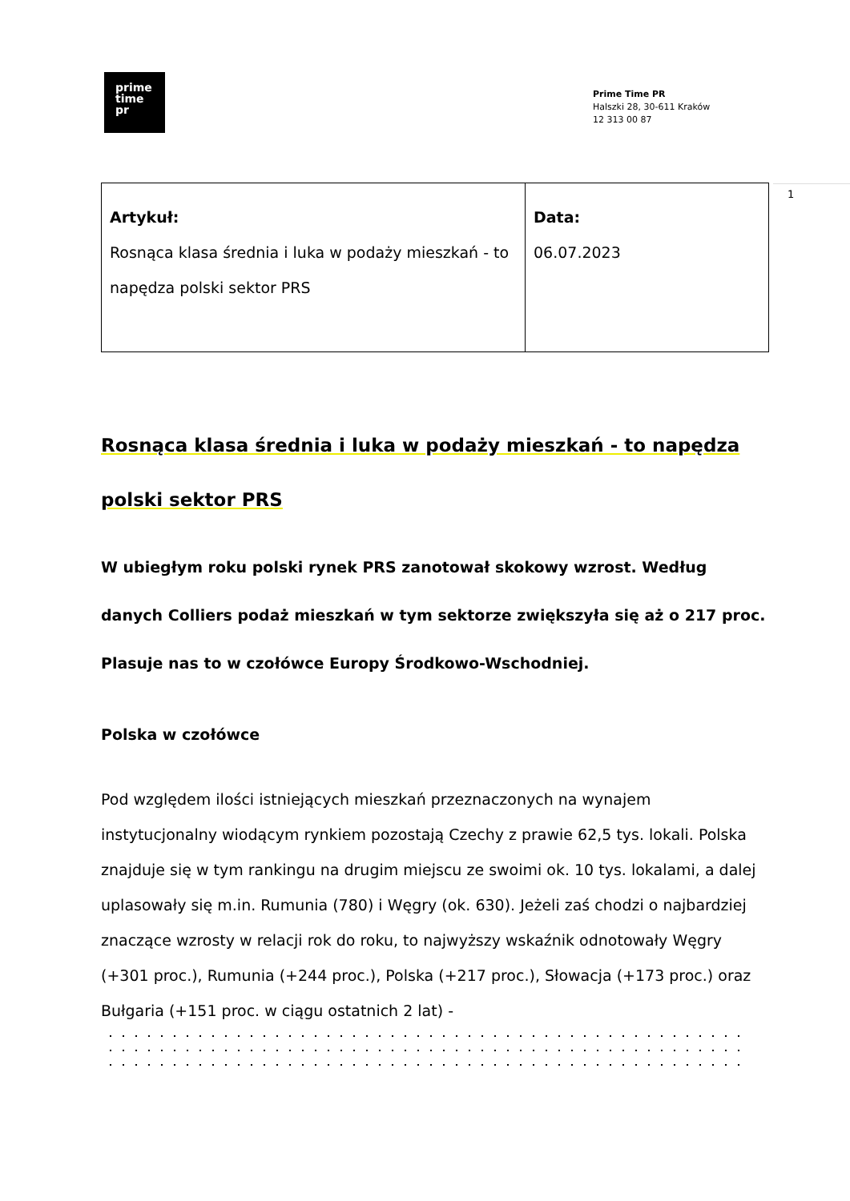prime
time
pr
Prime Time PR
Halszki 28, 30-611 Kraków
12 313 00 87
1
| Artykuł: Rosnąca klasa średnia i luka w podaży mieszkań - to napędza polski sektor PRS | Data: 06.07.2023 |
Rosnąca klasa średnia i luka w podaży mieszkań - to napędza polski sektor PRS
W ubiegłym roku polski rynek PRS zanotował skokowy wzrost. Według danych Colliers podaż mieszkań w tym sektorze zwiększyła się aż o 217 proc. Plasuje nas to w czołówce Europy Środkowo-Wschodniej.
Polska w czołówce
Pod względem ilości istniejących mieszkań przeznaczonych na wynajem instytucjonalny wiodącym rynkiem pozostają Czechy z prawie 62,5 tys. lokali. Polska znajduje się w tym rankingu na drugim miejscu ze swoimi ok. 10 tys. lokalami, a dalej uplasowały się m.in. Rumunia (780) i Węgry (ok. 630). Jeżeli zaś chodzi o najbardziej znaczące wzrosty w relacji rok do roku, to najwyższy wskaźnik odnotowały Węgry (+301 proc.), Rumunia (+244 proc.), Polska (+217 proc.), Słowacja (+173 proc.) oraz Bułgaria (+151 proc. w ciągu ostatnich 2 lat) -